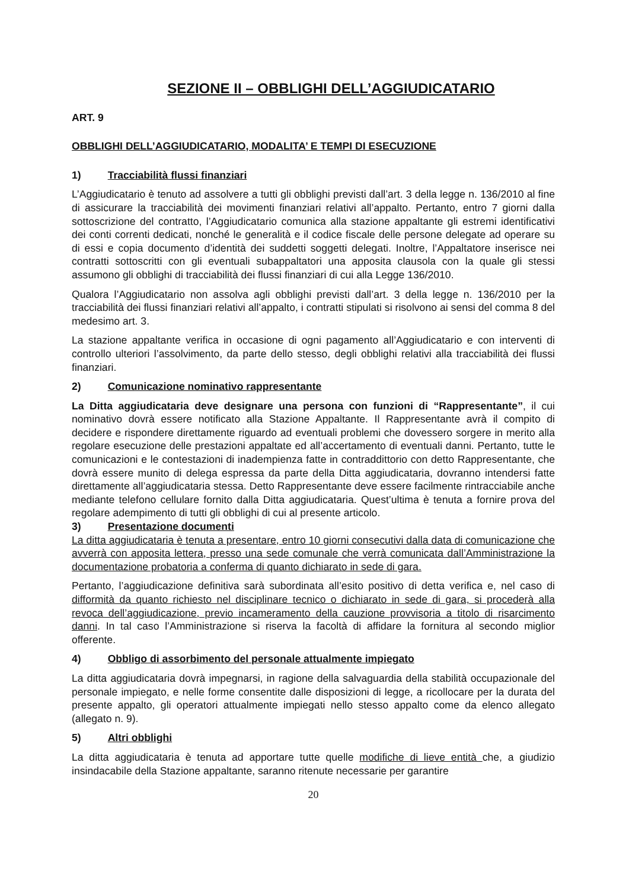SEZIONE II – OBBLIGHI DELL’AGGIUDICATARIO
ART. 9
OBBLIGHI DELL’AGGIUDICATARIO, MODALITA’ E TEMPI DI ESECUZIONE
1) Tracciabilità flussi finanziari
L’Aggiudicatario è tenuto ad assolvere a tutti gli obblighi previsti dall’art. 3 della legge n. 136/2010 al fine di assicurare la tracciabilità dei movimenti finanziari relativi all’appalto. Pertanto, entro 7 giorni dalla sottoscrizione del contratto, l’Aggiudicatario comunica alla stazione appaltante gli estremi identificativi dei conti correnti dedicati, nonché le generalità e il codice fiscale delle persone delegate ad operare su di essi e copia documento d’identità dei suddetti soggetti delegati. Inoltre, l’Appaltatore inserisce nei contratti sottoscritti con gli eventuali subappaltatori una apposita clausola con la quale gli stessi assumono gli obblighi di tracciabilità dei flussi finanziari di cui alla Legge 136/2010.
Qualora l’Aggiudicatario non assolva agli obblighi previsti dall’art. 3 della legge n. 136/2010 per la tracciabilità dei flussi finanziari relativi all’appalto, i contratti stipulati si risolvono ai sensi del comma 8 del medesimo art. 3.
La stazione appaltante verifica in occasione di ogni pagamento all’Aggiudicatario e con interventi di controllo ulteriori l’assolvimento, da parte dello stesso, degli obblighi relativi alla tracciabilità dei flussi finanziari.
2) Comunicazione nominativo rappresentante
La Ditta aggiudicataria deve designare una persona con funzioni di “Rappresentante”, il cui nominativo dovrà essere notificato alla Stazione Appaltante. Il Rappresentante avrà il compito di decidere e rispondere direttamente riguardo ad eventuali problemi che dovessero sorgere in merito alla regolare esecuzione delle prestazioni appaltate ed all’accertamento di eventuali danni. Pertanto, tutte le comunicazioni e le contestazioni di inadempienza fatte in contraddittorio con detto Rappresentante, che dovrà essere munito di delega espressa da parte della Ditta aggiudicataria, dovranno intendersi fatte direttamente all’aggiudicataria stessa. Detto Rappresentante deve essere facilmente rintracciabile anche mediante telefono cellulare fornito dalla Ditta aggiudicataria. Quest’ultima è tenuta a fornire prova del regolare adempimento di tutti gli obblighi di cui al presente articolo.
3) Presentazione documenti
La ditta aggiudicataria è tenuta a presentare, entro 10 giorni consecutivi dalla data di comunicazione che avverrà con apposita lettera, presso una sede comunale che verrà comunicata dall’Amministrazione la documentazione probatoria a conferma di quanto dichiarato in sede di gara.
Pertanto, l’aggiudicazione definitiva sarà subordinata all’esito positivo di detta verifica e, nel caso di difformità da quanto richiesto nel disciplinare tecnico o dichiarato in sede di gara, si procederà alla revoca dell’aggiudicazione, previo incameramento della cauzione provvisoria a titolo di risarcimento danni. In tal caso l’Amministrazione si riserva la facoltà di affidare la fornitura al secondo miglior offerente.
4) Obbligo di assorbimento del personale attualmente impiegato
La ditta aggiudicataria dovrà impegnarsi, in ragione della salvaguardia della stabilità occupazionale del personale impiegato, e nelle forme consentite dalle disposizioni di legge, a ricollocare per la durata del presente appalto, gli operatori attualmente impiegati nello stesso appalto come da elenco allegato (allegato n. 9).
5) Altri obblighi
La ditta aggiudicataria è tenuta ad apportare tutte quelle modifiche di lieve entità che, a giudizio insindacabile della Stazione appaltante, saranno ritenute necessarie per garantire
20